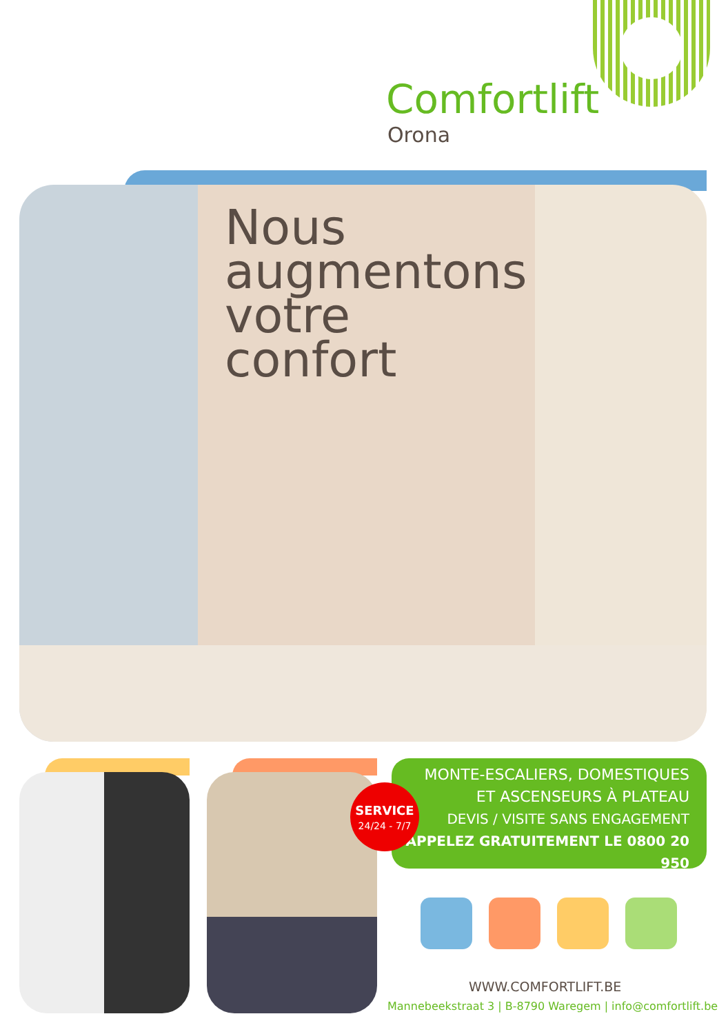Comfortlift
Orona
Nous
augmentons
votre
confort
MONTE-ESCALIERS, DOMESTIQUES
ET ASCENSEURS À PLATEAU
DEVIS / VISITE SANS ENGAGEMENT
APPELEZ GRATUITEMENT LE 0800 20 950
SERVICE
24/24 - 7/7
WWW.COMFORTLIFT.BE
Mannebeekstraat 3 | B-8790 Waregem | info@comfortlift.be